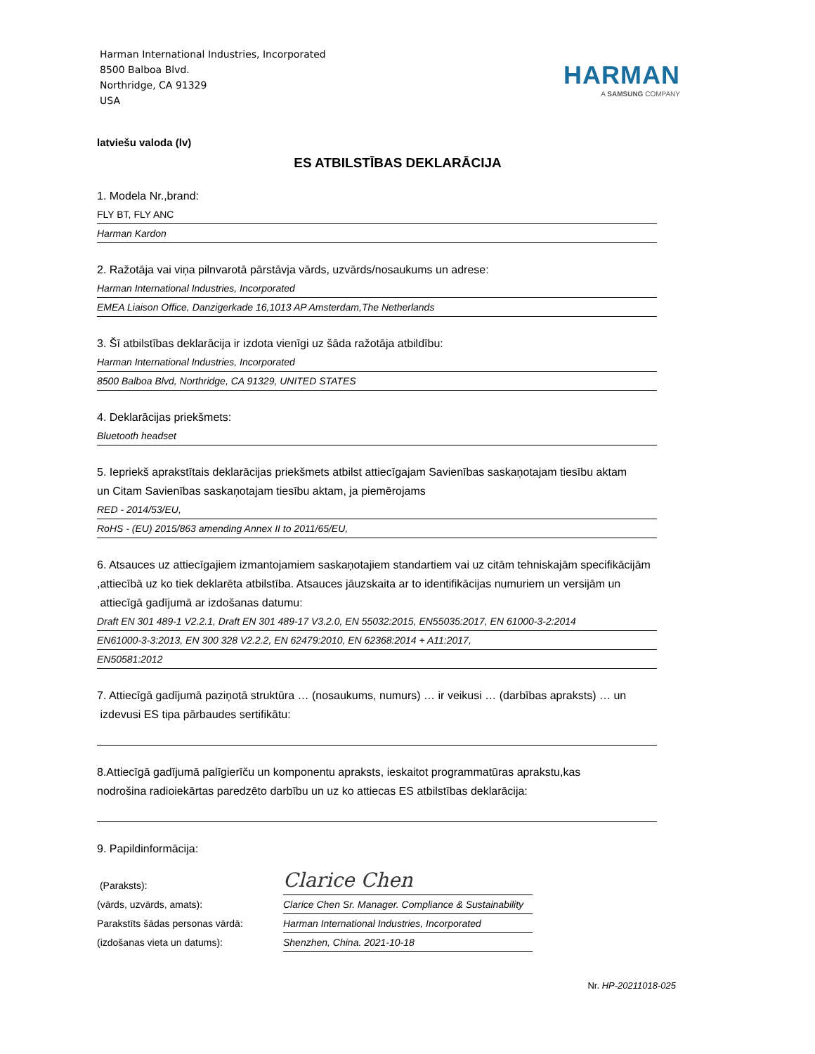Harman International Industries, Incorporated
8500 Balboa Blvd.
Northridge, CA 91329
USA
HARMAN
A SAMSUNG COMPANY
latviešu valoda (lv)
ES ATBILSTĪBAS DEKLARĀCIJA
1. Modela Nr.,brand:
FLY BT, FLY ANC
Harman Kardon
2. Ražotāja vai viņa pilnvarotā pārstāvja vārds, uzvārds/nosaukums un adrese:
Harman International Industries, Incorporated
EMEA Liaison Office, Danzigerkade 16,1013 AP Amsterdam,The Netherlands
3. Šī atbilstības deklarācija ir izdota vienīgi uz šāda ražotāja atbildību:
Harman International Industries, Incorporated
8500 Balboa Blvd, Northridge, CA 91329, UNITED STATES
4. Deklarācijas priekšmets:
Bluetooth headset
5. Iepriekš aprakstītais deklarācijas priekšmets atbilst attiecīgajam Savienības saskaņotajam tiesību aktam
un Citam Savienības saskaņotajam tiesību aktam, ja piemērojams
RED - 2014/53/EU,
RoHS - (EU) 2015/863 amending Annex II to 2011/65/EU,
6. Atsauces uz attiecīgajiem izmantojamiem saskaņotajiem standartiem vai uz citām tehniskajām specifikācijām
,attiecībā uz ko tiek deklarēta atbilstība. Atsauces jāuzskaita ar to identifikācijas numuriem un versijām un
attiecīgā gadījumā ar izdošanas datumu:
Draft EN 301 489-1 V2.2.1, Draft EN 301 489-17 V3.2.0, EN 55032:2015, EN55035:2017, EN 61000-3-2:2014
EN61000-3-3:2013, EN 300 328 V2.2.2, EN 62479:2010, EN 62368:2014 + A11:2017,
EN50581:2012
7. Attiecīgā gadījumā paziņotā struktūra … (nosaukums, numurs) … ir veikusi … (darbības apraksts) … un
izdevusi ES tipa pārbaudes sertifikātu:
8.Attiecīgā gadījumā palīgierīču un komponentu apraksts, ieskaitot programmatūras aprakstu,kas
nodrošina radioiekārtas paredzēto darbību un uz ko attiecas ES atbilstības deklarācija:
9. Papildinformācija:
(Paraksts):
Clarice Chen
(vārds, uzvārds, amats):
Clarice Chen Sr. Manager. Compliance & Sustainability
Parakstīts šādas personas vārdā:
Harman International Industries, Incorporated
(izdošanas vieta un datums):
Shenzhen, China. 2021-10-18
Nr. HP-20211018-025